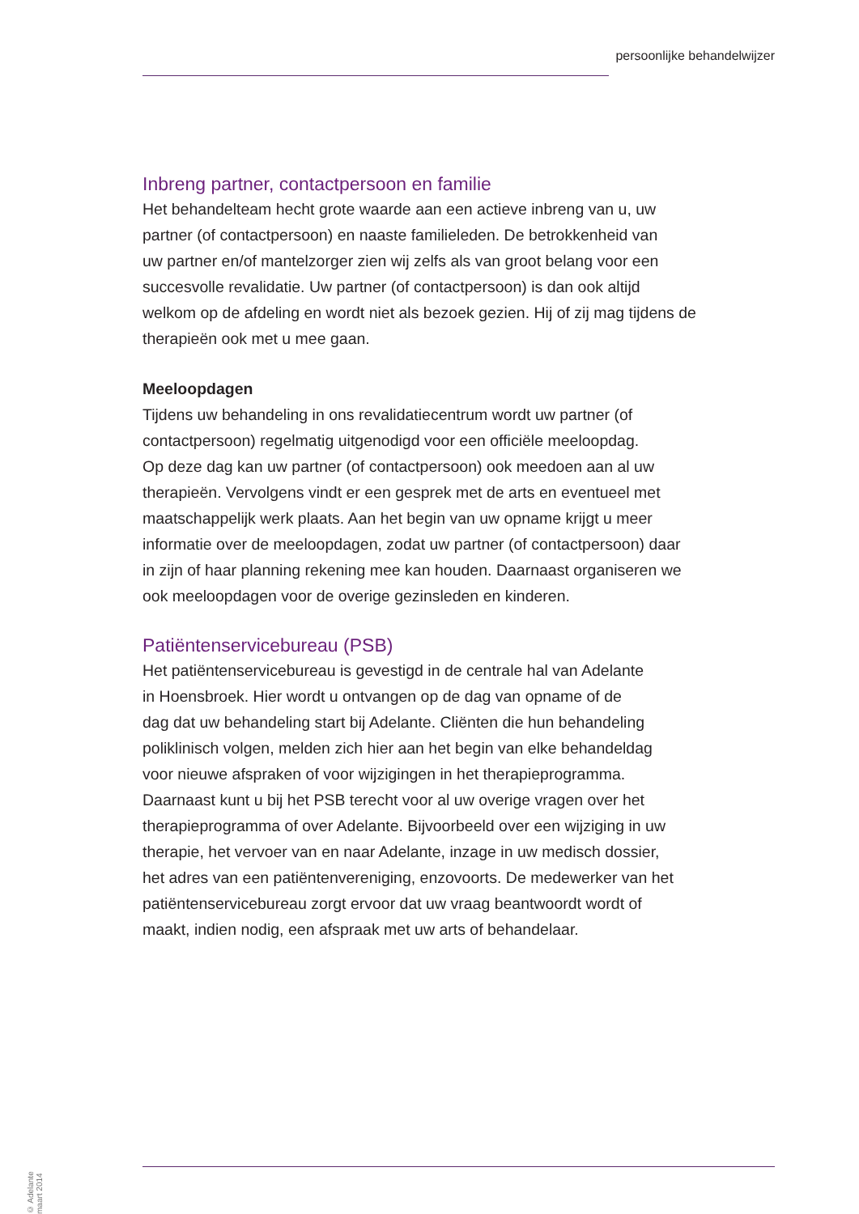persoonlijke behandelwijzer
Inbreng partner, contactpersoon en familie
Het behandelteam hecht grote waarde aan een actieve inbreng van u, uw
partner (of contactpersoon) en naaste familieleden. De betrokkenheid van
uw partner en/of mantelzorger zien wij zelfs als van groot belang voor een
succesvolle revalidatie. Uw partner (of contactpersoon) is dan ook altijd
welkom op de afdeling en wordt niet als bezoek gezien. Hij of zij mag tijdens de
therapieën ook met u mee gaan.
Meeloopdagen
Tijdens uw behandeling in ons revalidatiecentrum wordt uw partner (of
contactpersoon) regelmatig uitgenodigd voor een officiële meeloopdag.
Op deze dag kan uw partner (of contactpersoon) ook meedoen aan al uw
therapieën. Vervolgens vindt er een gesprek met de arts en eventueel met
maatschappelijk werk plaats. Aan het begin van uw opname krijgt u meer
informatie over de meeloopdagen, zodat uw partner (of contactpersoon) daar
in zijn of haar planning rekening mee kan houden. Daarnaast organiseren we
ook meeloopdagen voor de overige gezinsleden en kinderen.
Patiëntenservicebureau (PSB)
Het patiëntenservicebureau is gevestigd in de centrale hal van Adelante
in Hoensbroek. Hier wordt u ontvangen op de dag van opname of de
dag dat uw behandeling start bij Adelante. Cliënten die hun behandeling
poliklinisch volgen, melden zich hier aan het begin van elke behandeldag
voor nieuwe afspraken of voor wijzigingen in het therapieprogramma.
Daarnaast kunt u bij het PSB terecht voor al uw overige vragen over het
therapieprogramma of over Adelante. Bijvoorbeeld over een wijziging in uw
therapie, het vervoer van en naar Adelante, inzage in uw medisch dossier,
het adres van een patiëntenvereniging, enzovoorts. De medewerker van het
patiëntenservicebureau zorgt ervoor dat uw vraag beantwoordt wordt of
maakt, indien nodig, een afspraak met uw arts of behandelaar.
© Adelante maart 2014